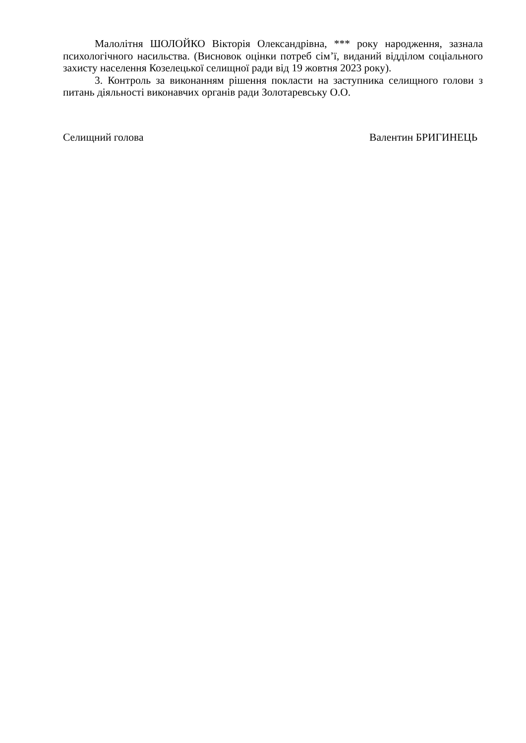Малолітня ШОЛОЙКО Вікторія Олександрівна, *** року народження, зазнала психологічного насильства. (Висновок оцінки потреб сім’ї, виданий відділом соціального захисту населення Козелецької селищної ради від 19 жовтня 2023 року).
3. Контроль за виконанням рішення покласти на заступника селищного голови з питань діяльності виконавчих органів ради Золотаревську О.О.
Селищний голова Валентин БРИГИНЕЦЬ